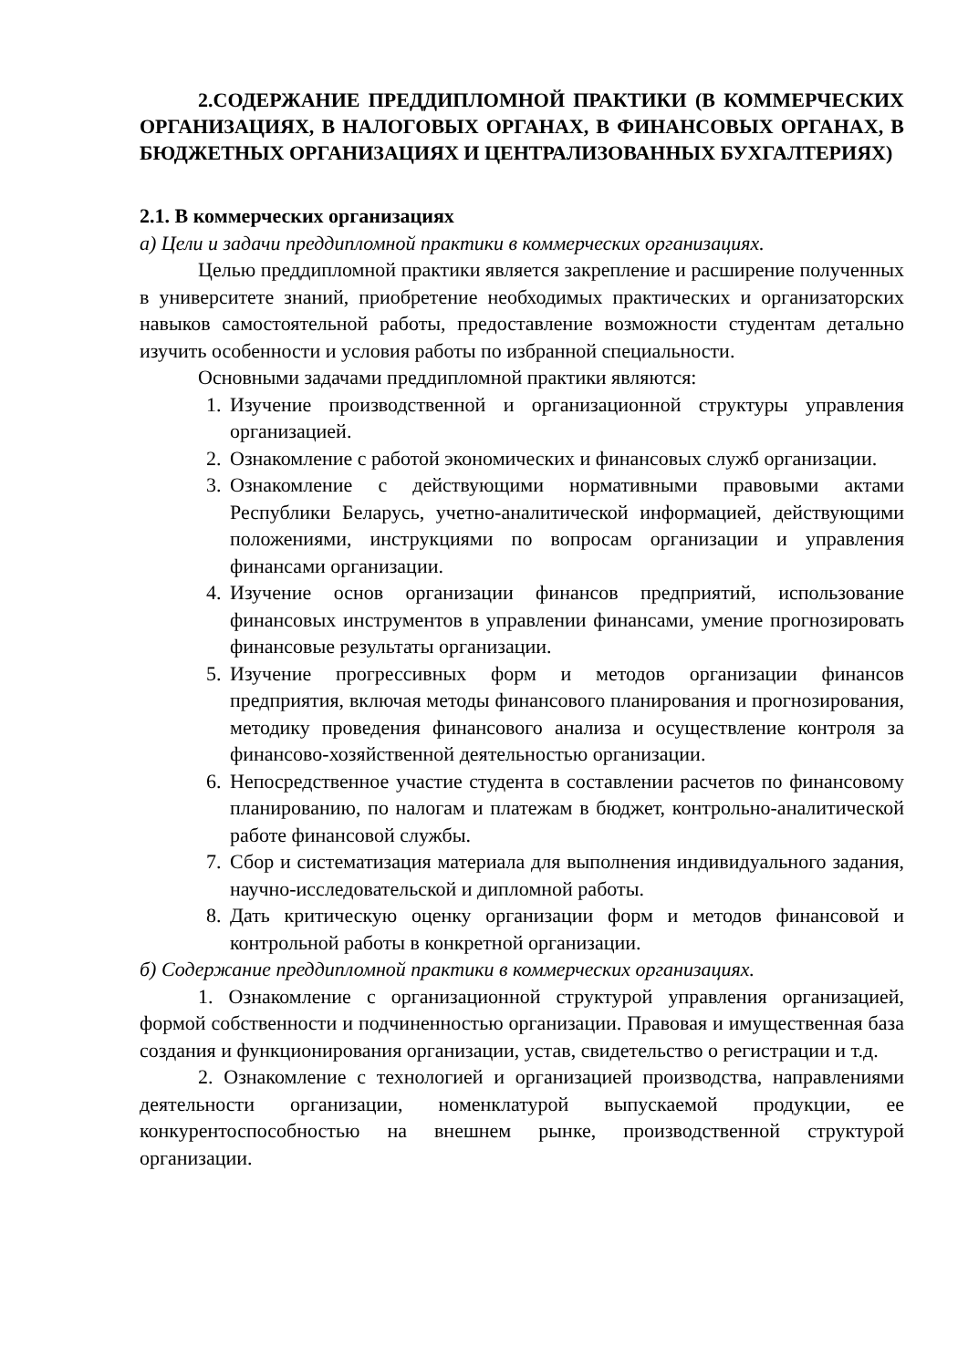2.СОДЕРЖАНИЕ ПРЕДДИПЛОМНОЙ ПРАКТИКИ (В КОММЕРЧЕСКИХ ОРГАНИЗАЦИЯХ, В НАЛОГОВЫХ ОРГАНАХ, В ФИНАНСОВЫХ ОРГАНАХ, В БЮДЖЕТНЫХ ОРГАНИЗАЦИЯХ И ЦЕНТРАЛИЗОВАННЫХ БУХГАЛТЕРИЯХ)
2.1. В коммерческих организациях
а) Цели и задачи преддипломной практики в коммерческих организациях.
Целью преддипломной практики является закрепление и расширение полученных в университете знаний, приобретение необходимых практических и организаторских навыков самостоятельной работы, предоставление возможности студентам детально изучить особенности и условия работы по избранной специальности.
Основными задачами преддипломной практики являются:
1. Изучение производственной и организационной структуры управления организацией.
2. Ознакомление с работой экономических и финансовых служб организации.
3. Ознакомление с действующими нормативными правовыми актами Республики Беларусь, учетно-аналитической информацией, действующими положениями, инструкциями по вопросам организации и управления финансами организации.
4. Изучение основ организации финансов предприятий, использование финансовых инструментов в управлении финансами, умение прогнозировать финансовые результаты организации.
5. Изучение прогрессивных форм и методов организации финансов предприятия, включая методы финансового планирования и прогнозирования, методику проведения финансового анализа и осуществление контроля за финансово-хозяйственной деятельностью организации.
6. Непосредственное участие студента в составлении расчетов по финансовому планированию, по налогам и платежам в бюджет, контрольно-аналитической работе финансовой службы.
7. Сбор и систематизация материала для выполнения индивидуального задания, научно-исследовательской и дипломной работы.
8. Дать критическую оценку организации форм и методов финансовой и контрольной работы в конкретной организации.
б) Содержание преддипломной практики в коммерческих организациях.
1. Ознакомление с организационной структурой управления организацией, формой собственности и подчиненностью организации. Правовая и имущественная база создания и функционирования организации, устав, свидетельство о регистрации и т.д.
2. Ознакомление с технологией и организацией производства, направлениями деятельности организации, номенклатурой выпускаемой продукции, ее конкурентоспособностью на внешнем рынке, производственной структурой организации.